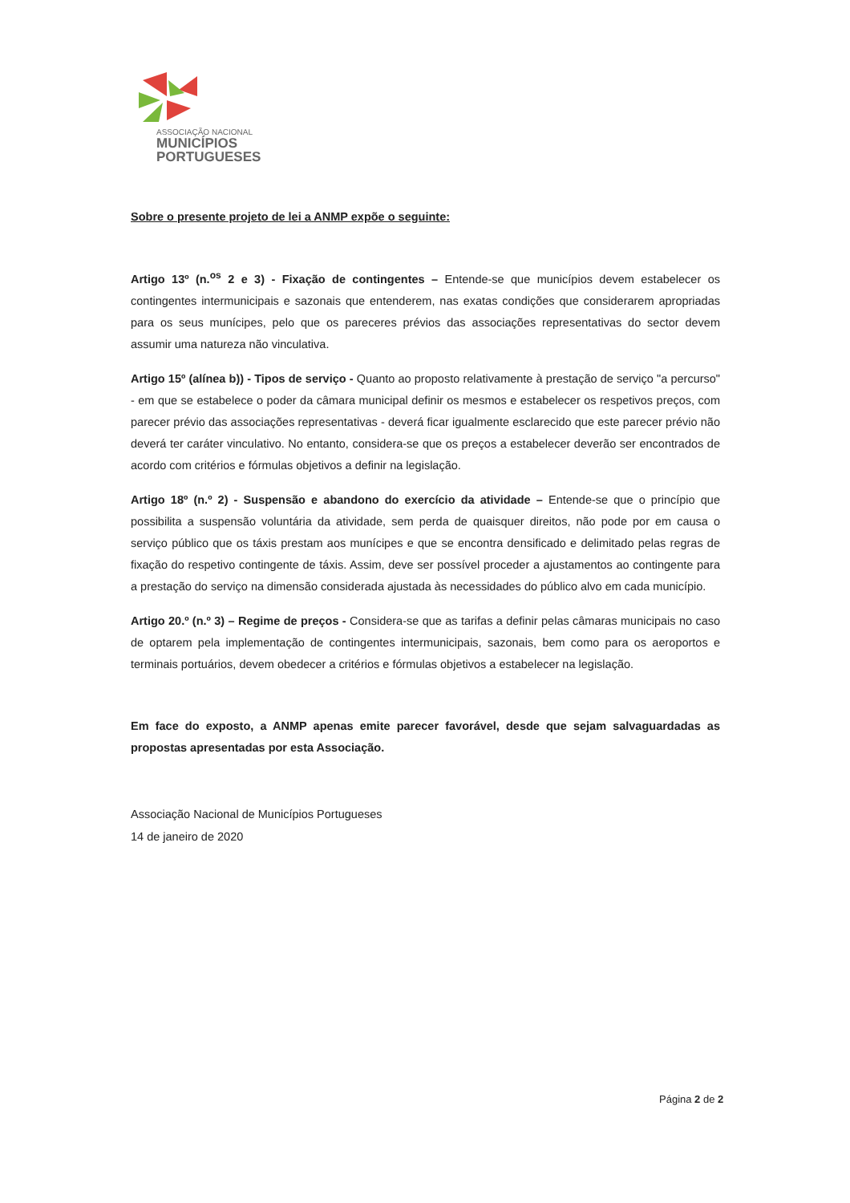ASSOCIAÇÃO NACIONAL
MUNICÍPIOS
PORTUGUESES
Sobre o presente projeto de lei a ANMP expõe o seguinte:
Artigo 13º (n.<sup>os</sup> 2 e 3) - Fixação de contingentes – Entende-se que municípios devem estabelecer os contingentes intermunicipais e sazonais que entenderem, nas exatas condições que considerarem apropriadas para os seus munícipes, pelo que os pareceres prévios das associações representativas do sector devem assumir uma natureza não vinculativa.
Artigo 15º (alínea b)) - Tipos de serviço - Quanto ao proposto relativamente à prestação de serviço "a percurso" - em que se estabelece o poder da câmara municipal definir os mesmos e estabelecer os respetivos preços, com parecer prévio das associações representativas - deverá ficar igualmente esclarecido que este parecer prévio não deverá ter caráter vinculativo. No entanto, considera-se que os preços a estabelecer deverão ser encontrados de acordo com critérios e fórmulas objetivos a definir na legislação.
Artigo 18º (n.º 2) - Suspensão e abandono do exercício da atividade – Entende-se que o princípio que possibilita a suspensão voluntária da atividade, sem perda de quaisquer direitos, não pode por em causa o serviço público que os táxis prestam aos munícipes e que se encontra densificado e delimitado pelas regras de fixação do respetivo contingente de táxis. Assim, deve ser possível proceder a ajustamentos ao contingente para a prestação do serviço na dimensão considerada ajustada às necessidades do público alvo em cada município.
Artigo 20.º (n.º 3) – Regime de preços - Considera-se que as tarifas a definir pelas câmaras municipais no caso de optarem pela implementação de contingentes intermunicipais, sazonais, bem como para os aeroportos e terminais portuários, devem obedecer a critérios e fórmulas objetivos a estabelecer na legislação.
Em face do exposto, a ANMP apenas emite parecer favorável, desde que sejam salvaguardadas as propostas apresentadas por esta Associação.
Associação Nacional de Municípios Portugueses
14 de janeiro de 2020
Página 2 de 2